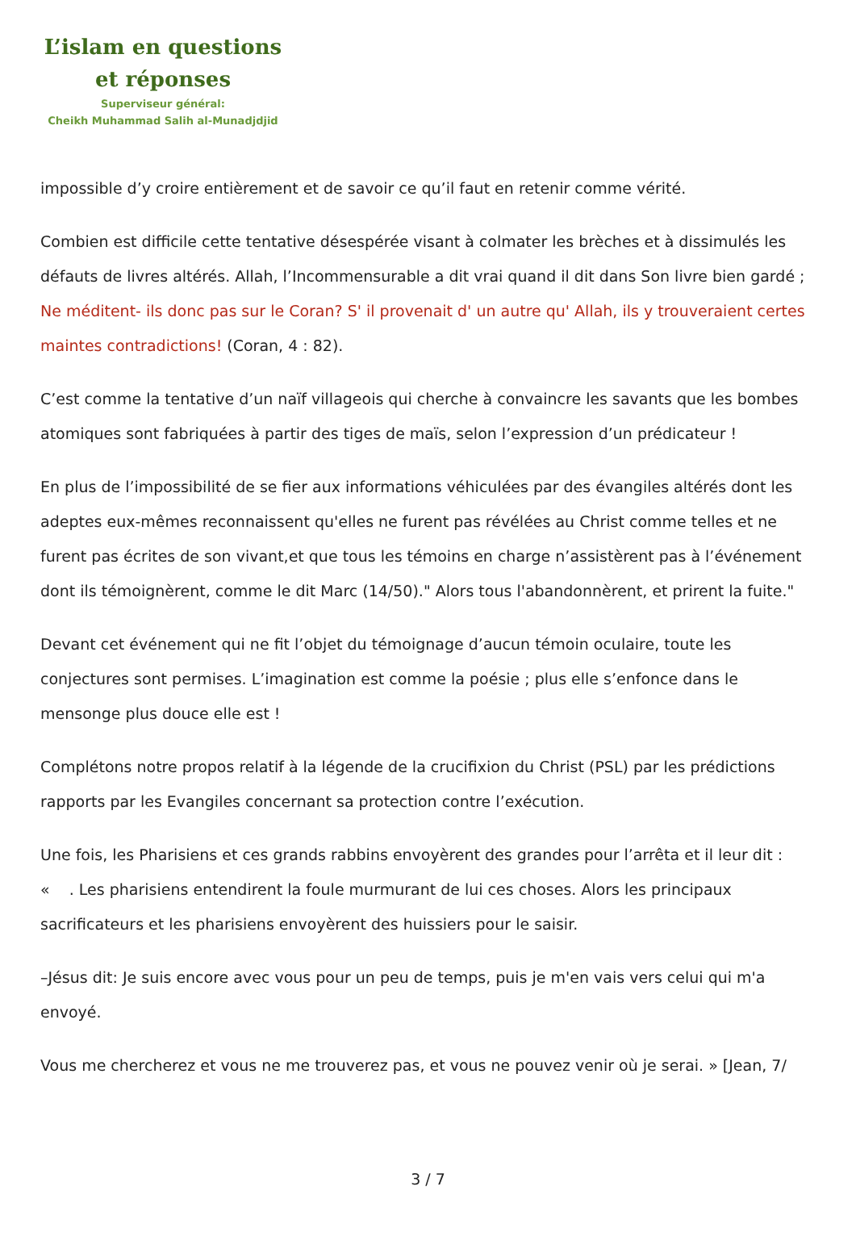L’islam en questions
et réponses
Superviseur général:
Cheikh Muhammad Salih al-Munadjdjid
impossible d’y croire entièrement et de savoir ce qu’il faut en retenir comme vérité.
Combien est difficile cette tentative désespérée visant à colmater les brèches et à dissimulés les défauts de livres altérés. Allah, l’Incommensurable a dit vrai quand il dit dans Son livre bien gardé ; Ne méditent- ils donc pas sur le Coran? S' il provenait d' un autre qu' Allah, ils y trouveraient certes maintes contradictions! (Coran, 4 : 82).
C’est comme la tentative d’un naïf villageois qui cherche à convaincre les savants que les bombes atomiques sont fabriquées à partir des tiges de maïs, selon l’expression d’un prédicateur !
En plus de l’impossibilité de se fier aux informations véhiculées par des évangiles altérés dont les adeptes eux-mêmes reconnaissent qu'elles ne furent pas révélées au Christ comme telles et ne furent pas écrites de son vivant,et que tous les témoins en charge n’assistèrent pas à l’événement dont ils témoignèrent, comme le dit Marc (14/50)." Alors tous l'abandonnèrent, et prirent la fuite."
Devant cet événement qui ne fit l’objet du témoignage d’aucun témoin oculaire, toute les conjectures sont permises. L’imagination est comme la poésie ; plus elle s’enfonce dans le mensonge plus douce elle est !
Complétons notre propos relatif à la légende de la crucifixion du Christ (PSL) par les prédictions rapports par les Evangiles concernant sa protection contre l’exécution.
Une fois, les Pharisiens et ces grands rabbins envoyèrent des grandes pour l’arrêta et il leur dit : « . Les pharisiens entendirent la foule murmurant de lui ces choses. Alors les principaux sacrificateurs et les pharisiens envoyèrent des huissiers pour le saisir.
–Jésus dit: Je suis encore avec vous pour un peu de temps, puis je m'en vais vers celui qui m'a envoyé.
Vous me chercherez et vous ne me trouverez pas, et vous ne pouvez venir où je serai. » [Jean, 7/
3 / 7